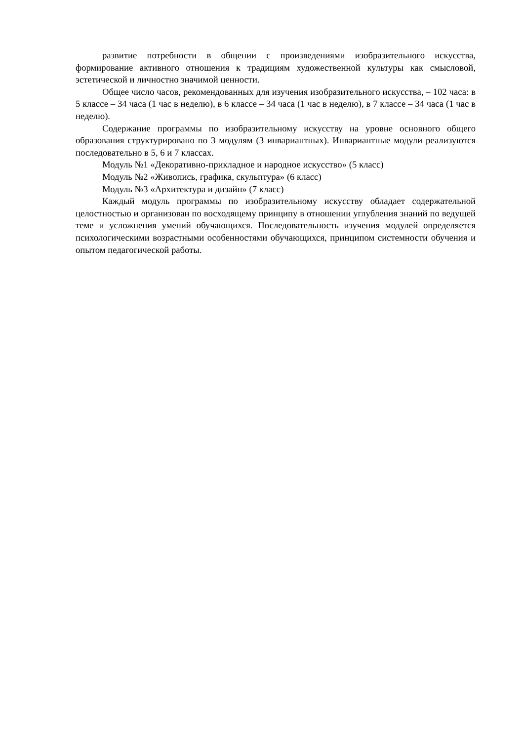развитие потребности в общении с произведениями изобразительного искусства, формирование активного отношения к традициям художественной культуры как смысловой, эстетической и личностно значимой ценности.
Общее число часов, рекомендованных для изучения изобразительного искусства, – 102 часа: в 5 классе – 34 часа (1 час в неделю), в 6 классе – 34 часа (1 час в неделю), в 7 классе – 34 часа (1 час в неделю).
Содержание программы по изобразительному искусству на уровне основного общего образования структурировано по 3 модулям (3 инвариантных). Инвариантные модули реализуются последовательно в 5, 6 и 7 классах.
Модуль №1 «Декоративно-прикладное и народное искусство» (5 класс)
Модуль №2 «Живопись, графика, скульптура» (6 класс)
Модуль №3 «Архитектура и дизайн» (7 класс)
Каждый модуль программы по изобразительному искусству обладает содержательной целостностью и организован по восходящему принципу в отношении углубления знаний по ведущей теме и усложнения умений обучающихся. Последовательность изучения модулей определяется психологическими возрастными особенностями обучающихся, принципом системности обучения и опытом педагогической работы.